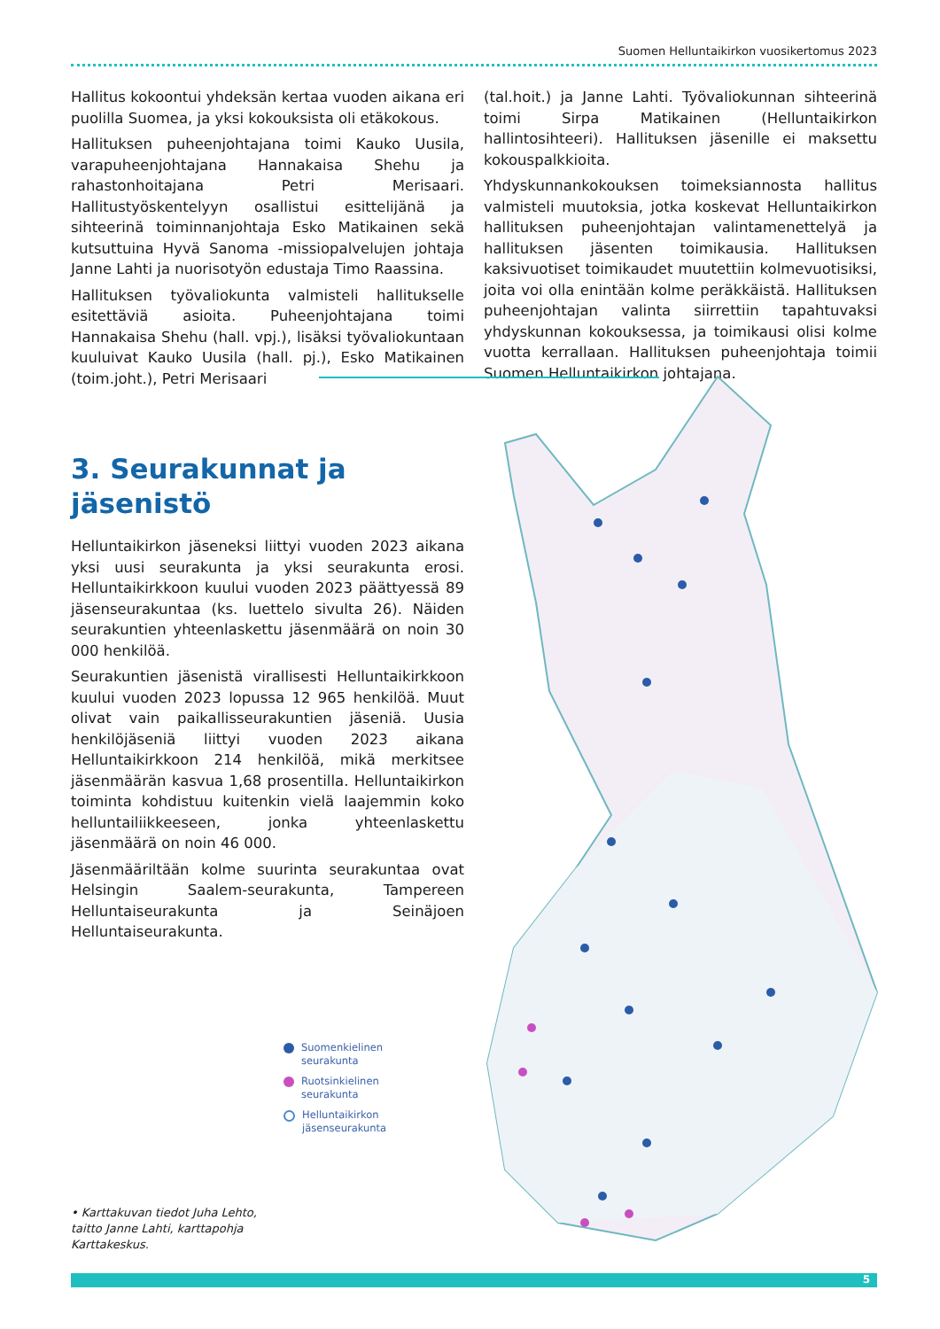Suomen Helluntaikirkon vuosikertomus 2023
Hallitus kokoontui yhdeksän kertaa vuoden aikana eri puolilla Suomea, ja yksi kokouksista oli etäkokous.
Hallituksen puheenjohtajana toimi Kauko Uusila, varapuheenjohtajana Hannakaisa Shehu ja rahastonhoitajana Petri Merisaari. Hallitustyöskentelyyn osallistui esittelijänä ja sihteerinä toiminnanjohtaja Esko Matikainen sekä kutsuttuina Hyvä Sanoma -missiopalvelujen johtaja Janne Lahti ja nuorisotyön edustaja Timo Raassina.
Hallituksen työvaliokunta valmisteli hallitukselle esitettäviä asioita. Puheenjohtajana toimi Hannakaisa Shehu (hall. vpj.), lisäksi työvaliokuntaan kuuluivat Kauko Uusila (hall. pj.), Esko Matikainen (toim.joht.), Petri Merisaari
(tal.hoit.) ja Janne Lahti. Työvaliokunnan sihteerinä toimi Sirpa Matikainen (Helluntaikirkon hallintosihteeri). Hallituksen jäsenille ei maksettu kokouspalkkioita.
Yhdyskunnankokouksen toimeksiannosta hallitus valmisteli muutoksia, jotka koskevat Helluntaikirkon hallituksen puheenjohtajan valintamenettelyä ja hallituksen jäsenten toimikausia. Hallituksen kaksivuotiset toimikaudet muutettiin kolmevuotisiksi, joita voi olla enintään kolme peräkkäistä. Hallituksen puheenjohtajan valinta siirrettiin tapahtuvaksi yhdyskunnan kokouksessa, ja toimikausi olisi kolme vuotta kerrallaan. Hallituksen puheenjohtaja toimii Suomen Helluntaikirkon johtajana.
3. Seurakunnat ja
jäsenistö
Helluntaikirkon jäseneksi liittyi vuoden 2023 aikana yksi uusi seurakunta ja yksi seurakunta erosi. Helluntaikirkkoon kuului vuoden 2023 päättyessä 89 jäsenseurakuntaa (ks. luettelo sivulta 26). Näiden seurakuntien yhteenlaskettu jäsenmäärä on noin 30 000 henkilöä.
Seurakuntien jäsenistä virallisesti Helluntaikirkkoon kuului vuoden 2023 lopussa 12 965 henkilöä. Muut olivat vain paikallisseurakuntien jäseniä. Uusia henkilöjäseniä liittyi vuoden 2023 aikana Helluntaikirkkoon 214 henkilöä, mikä merkitsee jäsenmäärän kasvua 1,68 prosentilla. Helluntaikirkon toiminta kohdistuu kuitenkin vielä laajemmin koko helluntailiikkeeseen, jonka yhteenlaskettu jäsenmäärä on noin 46 000.
Jäsenmääriltään kolme suurinta seurakuntaa ovat Helsingin Saalem-seurakunta, Tampereen Helluntaiseurakunta ja Seinäjoen Helluntaiseurakunta.
Suomenkielinen
seurakunta
Ruotsinkielinen
seurakunta
Helluntaikirkon
jäsenseurakunta
• Karttakuvan tiedot Juha Lehto,
taitto Janne Lahti, karttapohja
Karttakeskus.
5